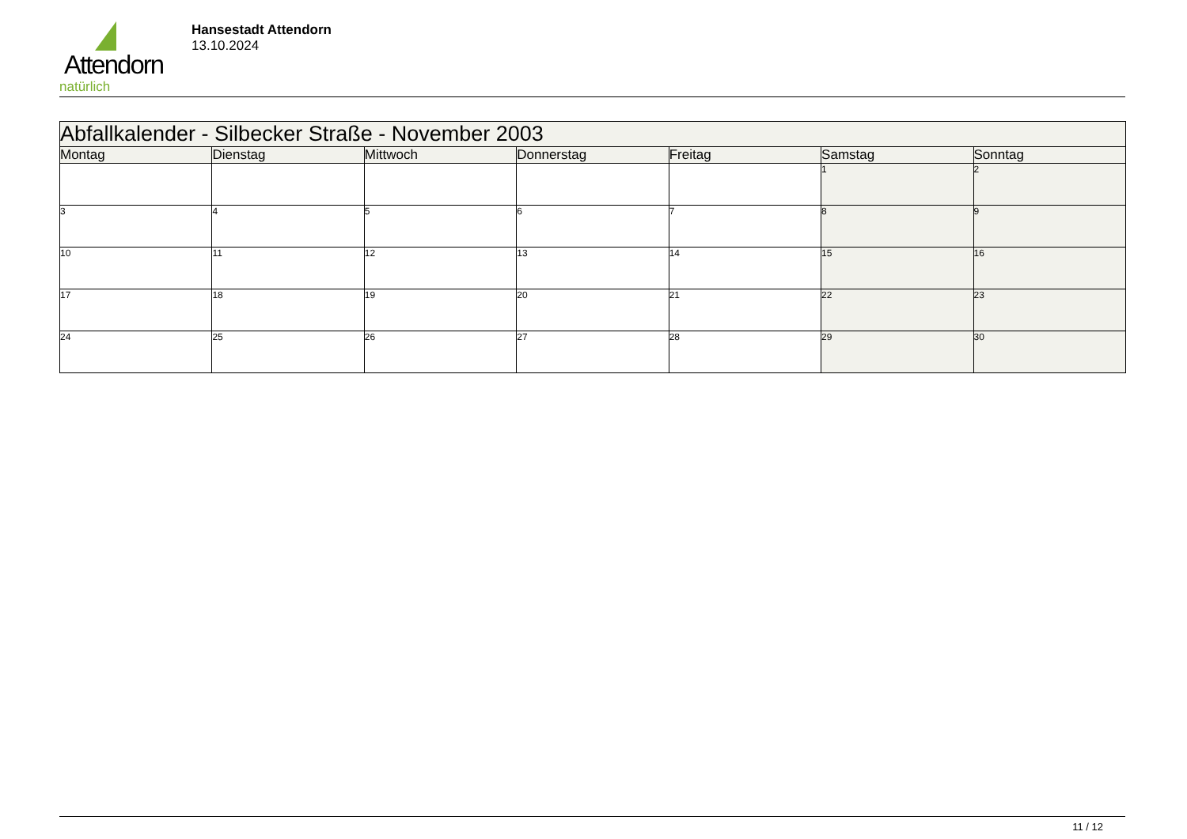Attendorn
natürlich
Hansestadt Attendorn
13.10.2024
| Abfallkalender - Silbecker Straße - November 2003 | | | | | | |
| --- | --- | --- | --- | --- | --- | --- |
| Montag | Dienstag | Mittwoch | Donnerstag | Freitag | Samstag | Sonntag |
| | | | | | 1 | 2 |
| 3 | 4 | 5 | 6 | 7 | 8 | 9 |
| 10 | 11 | 12 | 13 | 14 | 15 | 16 |
| 17 | 18 | 19 | 20 | 21 | 22 | 23 |
| 24 | 25 | 26 | 27 | 28 | 29 | 30 |
11 / 12